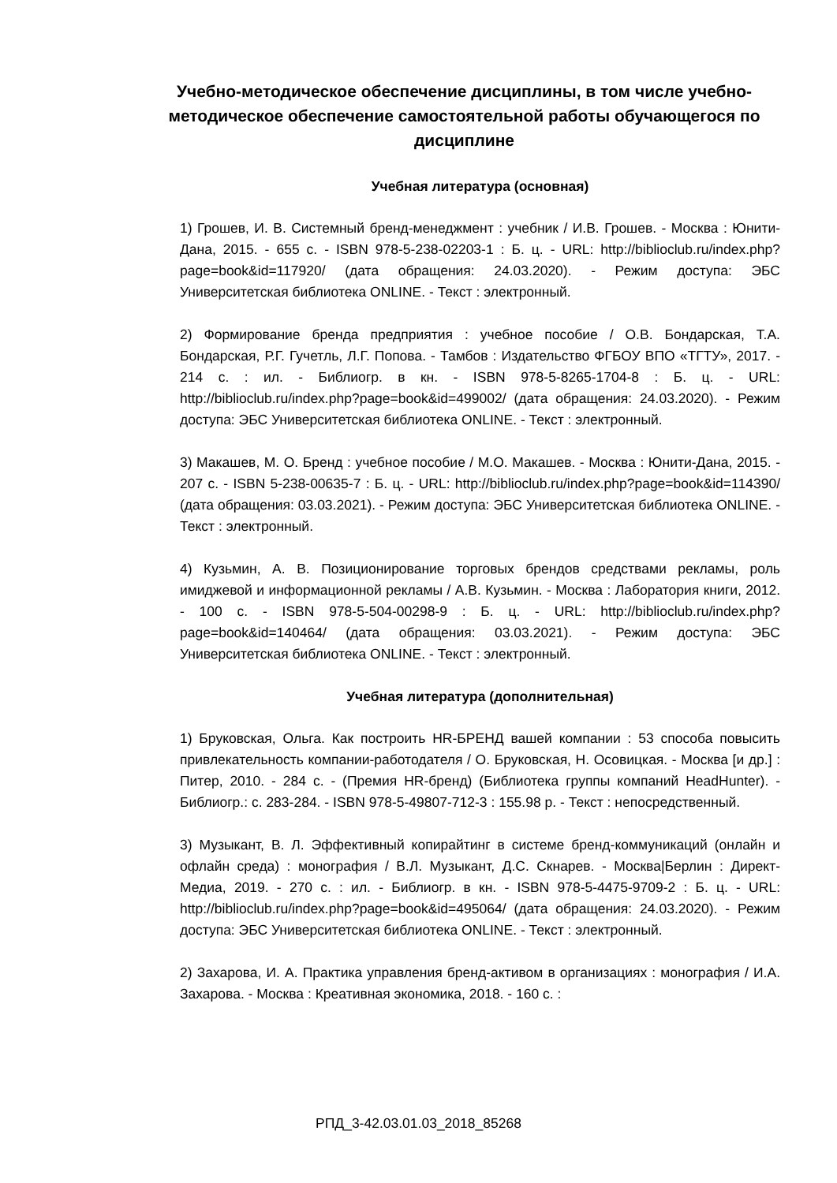Учебно-методическое обеспечение дисциплины, в том числе учебно-методическое обеспечение самостоятельной работы обучающегося по дисциплине
Учебная литература (основная)
1) Грошев, И. В. Системный бренд-менеджмент : учебник / И.В. Грошев. - Москва : Юнити-Дана, 2015. - 655 с. - ISBN 978-5-238-02203-1 : Б. ц. - URL: http://biblioclub.ru/index.php?page=book&id=117920/ (дата обращения: 24.03.2020). - Режим доступа: ЭБС Университетская библиотека ONLINE. - Текст : электронный.
2) Формирование бренда предприятия : учебное пособие / О.В. Бондарская, Т.А. Бондарская, Р.Г. Гучетль, Л.Г. Попова. - Тамбов : Издательство ФГБОУ ВПО «ТГТУ», 2017. - 214 с. : ил. - Библиогр. в кн. - ISBN 978-5-8265-1704-8 : Б. ц. - URL: http://biblioclub.ru/index.php?page=book&id=499002/ (дата обращения: 24.03.2020). - Режим доступа: ЭБС Университетская библиотека ONLINE. - Текст : электронный.
3) Макашев, М. О. Бренд : учебное пособие / М.О. Макашев. - Москва : Юнити-Дана, 2015. - 207 с. - ISBN 5-238-00635-7 : Б. ц. - URL: http://biblioclub.ru/index.php?page=book&id=114390/ (дата обращения: 03.03.2021). - Режим доступа: ЭБС Университетская библиотека ONLINE. - Текст : электронный.
4) Кузьмин, А. В. Позиционирование торговых брендов средствами рекламы, роль имиджевой и информационной рекламы / А.В. Кузьмин. - Москва : Лаборатория книги, 2012. - 100 с. - ISBN 978-5-504-00298-9 : Б. ц. - URL: http://biblioclub.ru/index.php?page=book&id=140464/ (дата обращения: 03.03.2021). - Режим доступа: ЭБС Университетская библиотека ONLINE. - Текст : электронный.
Учебная литература (дополнительная)
1) Бруковская, Ольга. Как построить HR-БРЕНД вашей компании : 53 способа повысить привлекательность компании-работодателя / О. Бруковская, Н. Осовицкая. - Москва [и др.] : Питер, 2010. - 284 с. - (Премия HR-бренд) (Библиотека группы компаний HeadHunter). - Библиогр.: с. 283-284. - ISBN 978-5-49807-712-3 : 155.98 р. - Текст : непосредственный.
3) Музыкант, В. Л. Эффективный копирайтинг в системе бренд-коммуникаций (онлайн и офлайн среда) : монография / В.Л. Музыкант, Д.С. Скнарев. - Москва|Берлин : Директ-Медиа, 2019. - 270 с. : ил. - Библиогр. в кн. - ISBN 978-5-4475-9709-2 : Б. ц. - URL: http://biblioclub.ru/index.php?page=book&id=495064/ (дата обращения: 24.03.2020). - Режим доступа: ЭБС Университетская библиотека ONLINE. - Текст : электронный.
2) Захарова, И. А. Практика управления бренд-активом в организациях : монография / И.А. Захарова. - Москва : Креативная экономика, 2018. - 160 с. :
РПД_3-42.03.01.03_2018_85268